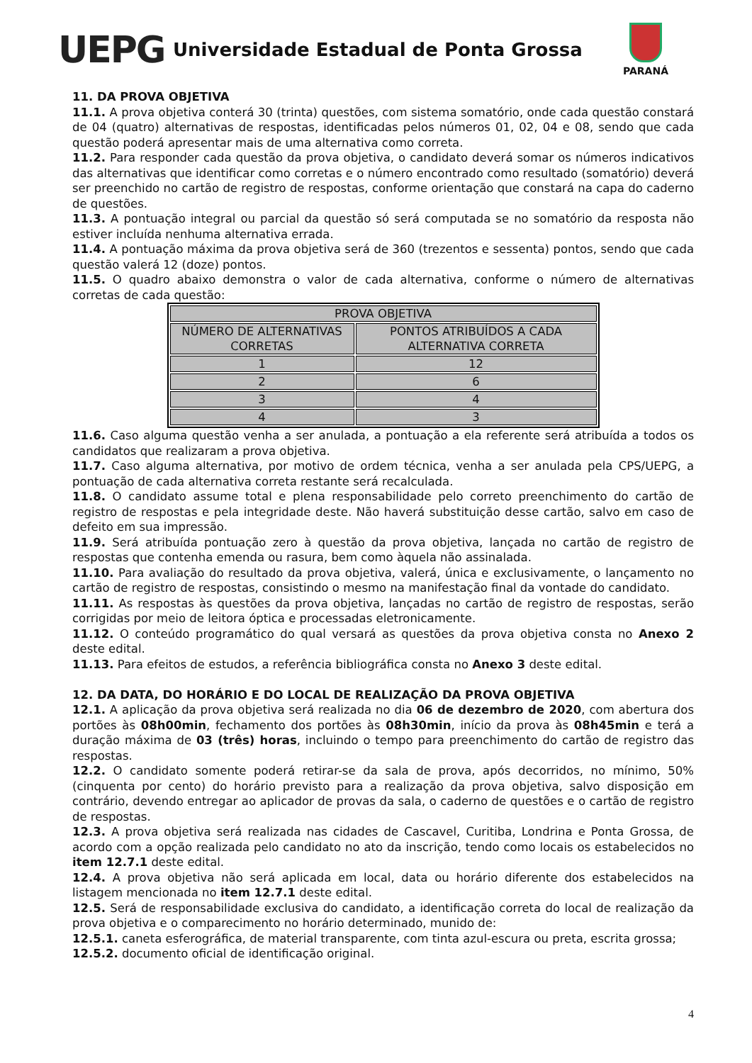UEPG
Universidade Estadual de Ponta Grossa
PARANÁ
11. DA PROVA OBJETIVA
11.1. A prova objetiva conterá 30 (trinta) questões, com sistema somatório, onde cada questão constará de 04 (quatro) alternativas de respostas, identificadas pelos números 01, 02, 04 e 08, sendo que cada questão poderá apresentar mais de uma alternativa como correta.
11.2. Para responder cada questão da prova objetiva, o candidato deverá somar os números indicativos das alternativas que identificar como corretas e o número encontrado como resultado (somatório) deverá ser preenchido no cartão de registro de respostas, conforme orientação que constará na capa do caderno de questões.
11.3. A pontuação integral ou parcial da questão só será computada se no somatório da resposta não estiver incluída nenhuma alternativa errada.
11.4. A pontuação máxima da prova objetiva será de 360 (trezentos e sessenta) pontos, sendo que cada questão valerá 12 (doze) pontos.
11.5. O quadro abaixo demonstra o valor de cada alternativa, conforme o número de alternativas corretas de cada questão:
| PROVA OBJETIVA | |
| NÚMERO DE ALTERNATIVAS CORRETAS | PONTOS ATRIBUÍDOS A CADA ALTERNATIVA CORRETA |
| 1 | 12 |
| 2 | 6 |
| 3 | 4 |
| 4 | 3 |
11.6. Caso alguma questão venha a ser anulada, a pontuação a ela referente será atribuída a todos os candidatos que realizaram a prova objetiva.
11.7. Caso alguma alternativa, por motivo de ordem técnica, venha a ser anulada pela CPS/UEPG, a pontuação de cada alternativa correta restante será recalculada.
11.8. O candidato assume total e plena responsabilidade pelo correto preenchimento do cartão de registro de respostas e pela integridade deste. Não haverá substituição desse cartão, salvo em caso de defeito em sua impressão.
11.9. Será atribuída pontuação zero à questão da prova objetiva, lançada no cartão de registro de respostas que contenha emenda ou rasura, bem como àquela não assinalada.
11.10. Para avaliação do resultado da prova objetiva, valerá, única e exclusivamente, o lançamento no cartão de registro de respostas, consistindo o mesmo na manifestação final da vontade do candidato.
11.11. As respostas às questões da prova objetiva, lançadas no cartão de registro de respostas, serão corrigidas por meio de leitora óptica e processadas eletronicamente.
11.12. O conteúdo programático do qual versará as questões da prova objetiva consta no Anexo 2 deste edital.
11.13. Para efeitos de estudos, a referência bibliográfica consta no Anexo 3 deste edital.
12. DA DATA, DO HORÁRIO E DO LOCAL DE REALIZAÇÃO DA PROVA OBJETIVA
12.1. A aplicação da prova objetiva será realizada no dia 06 de dezembro de 2020, com abertura dos portões às 08h00min, fechamento dos portões às 08h30min, início da prova às 08h45min e terá a duração máxima de 03 (três) horas, incluindo o tempo para preenchimento do cartão de registro das respostas.
12.2. O candidato somente poderá retirar-se da sala de prova, após decorridos, no mínimo, 50% (cinquenta por cento) do horário previsto para a realização da prova objetiva, salvo disposição em contrário, devendo entregar ao aplicador de provas da sala, o caderno de questões e o cartão de registro de respostas.
12.3. A prova objetiva será realizada nas cidades de Cascavel, Curitiba, Londrina e Ponta Grossa, de acordo com a opção realizada pelo candidato no ato da inscrição, tendo como locais os estabelecidos no item 12.7.1 deste edital.
12.4. A prova objetiva não será aplicada em local, data ou horário diferente dos estabelecidos na listagem mencionada no item 12.7.1 deste edital.
12.5. Será de responsabilidade exclusiva do candidato, a identificação correta do local de realização da prova objetiva e o comparecimento no horário determinado, munido de:
12.5.1. caneta esferográfica, de material transparente, com tinta azul-escura ou preta, escrita grossa;
12.5.2. documento oficial de identificação original.
4